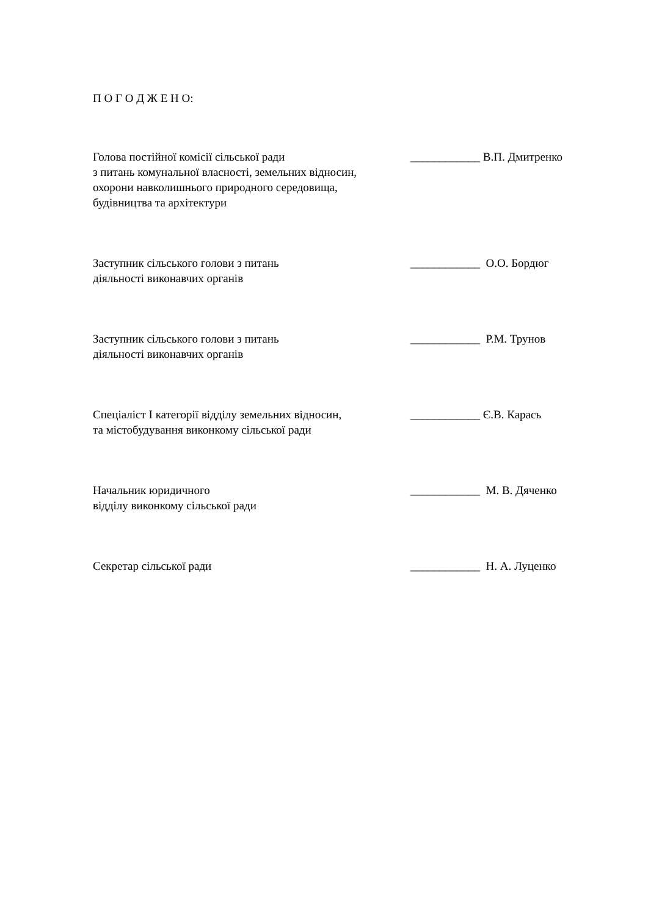П О Г О Д Ж Е Н О:
Голова постійної комісії сільської ради
з питань комунальної власності, земельних відносин,
охорони навколишнього природного середовища,
будівництва та архітектури
____________ В.П. Дмитренко
Заступник сільського голови з питань
діяльності виконавчих органів
____________ О.О. Бордюг
Заступник сільського голови з питань
діяльності виконавчих органів
____________ Р.М. Трунов
Спеціаліст І категорії відділу земельних відносин,
та містобудування виконкому сільської ради
____________ Є.В. Карась
Начальник юридичного
відділу виконкому сільської ради
____________ М. В. Дяченко
Секретар сільської ради ____________ Н. А. Луценко